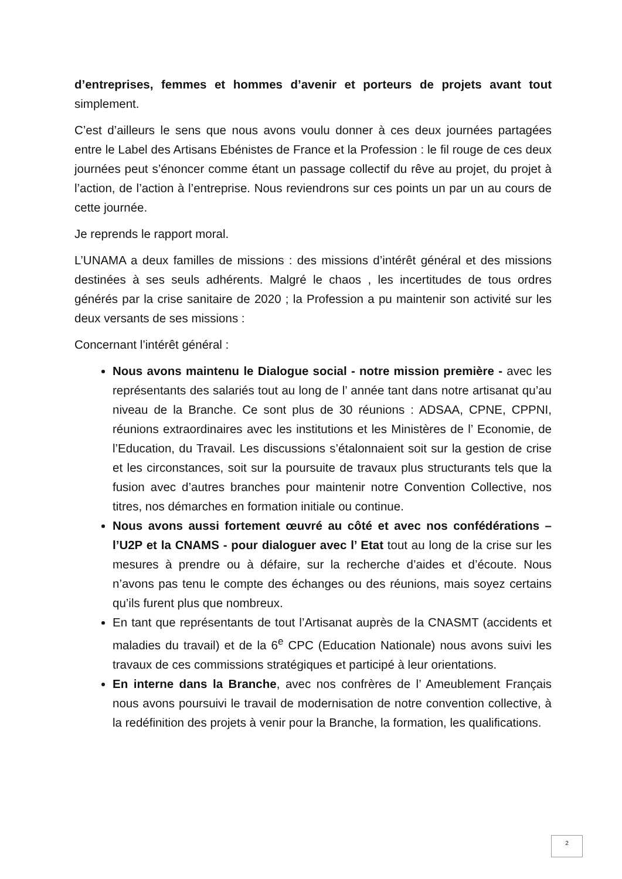d’entreprises, femmes et hommes d’avenir et porteurs de projets avant tout simplement.
C’est d’ailleurs le sens que nous avons voulu donner à ces deux journées partagées entre le Label des Artisans Ebénistes de France et la Profession : le fil rouge de ces deux journées peut s’énoncer comme étant un passage collectif du rêve au projet, du projet à l’action, de l’action à l’entreprise. Nous reviendrons sur ces points un par un au cours de cette journée.
Je reprends le rapport moral.
L’UNAMA a deux familles de missions : des missions d’intérêt général et des missions destinées à ses seuls adhérents. Malgré le chaos , les incertitudes de tous ordres générés par la crise sanitaire de 2020 ; la Profession a pu maintenir son activité sur les deux versants de ses missions :
Concernant l’intérêt général :
Nous avons maintenu le Dialogue social - notre mission première - avec les représentants des salariés tout au long de l’ année tant dans notre artisanat qu’au niveau de la Branche. Ce sont plus de 30 réunions : ADSAA, CPNE, CPPNI, réunions extraordinaires avec les institutions et les Ministères de l’ Economie, de l’Education, du Travail. Les discussions s’étalonnaient soit sur la gestion de crise et les circonstances, soit sur la poursuite de travaux plus structurants tels que la fusion avec d’autres branches pour maintenir notre Convention Collective, nos titres, nos démarches en formation initiale ou continue.
Nous avons aussi fortement œuvré au côté et avec nos confédérations – l’U2P et la CNAMS - pour dialoguer avec l’ Etat tout au long de la crise sur les mesures à prendre ou à défaire, sur la recherche d’aides et d’écoute. Nous n’avons pas tenu le compte des échanges ou des réunions, mais soyez certains qu’ils furent plus que nombreux.
En tant que représentants de tout l’Artisanat auprès de la CNASMT (accidents et maladies du travail) et de la 6<sup>e</sup> CPC (Education Nationale) nous avons suivi les travaux de ces commissions stratégiques et participé à leur orientations.
En interne dans la Branche, avec nos confrères de l’ Ameublement Français nous avons poursuivi le travail de modernisation de notre convention collective, à la redéfinition des projets à venir pour la Branche, la formation, les qualifications.
2